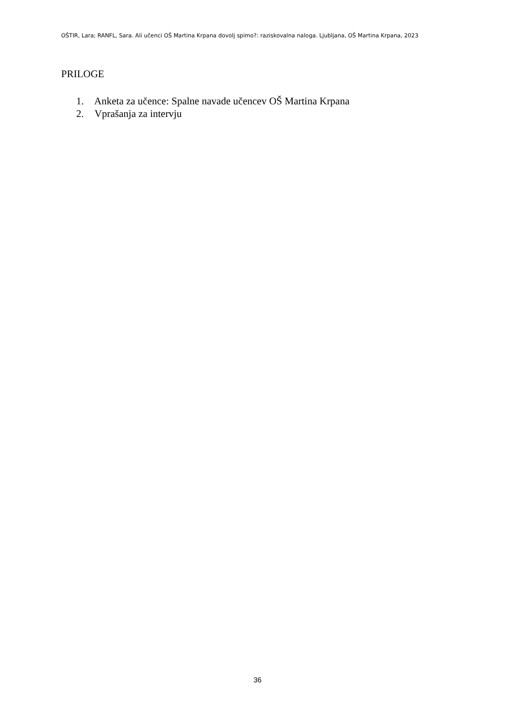OŠTIR, Lara; RANFL, Sara. Ali učenci OŠ Martina Krpana dovolj spimo?: raziskovalna naloga. Ljubljana, OŠ Martina Krpana, 2023
PRILOGE
1. Anketa za učence: Spalne navade učencev OŠ Martina Krpana
2. Vprašanja za intervju
36